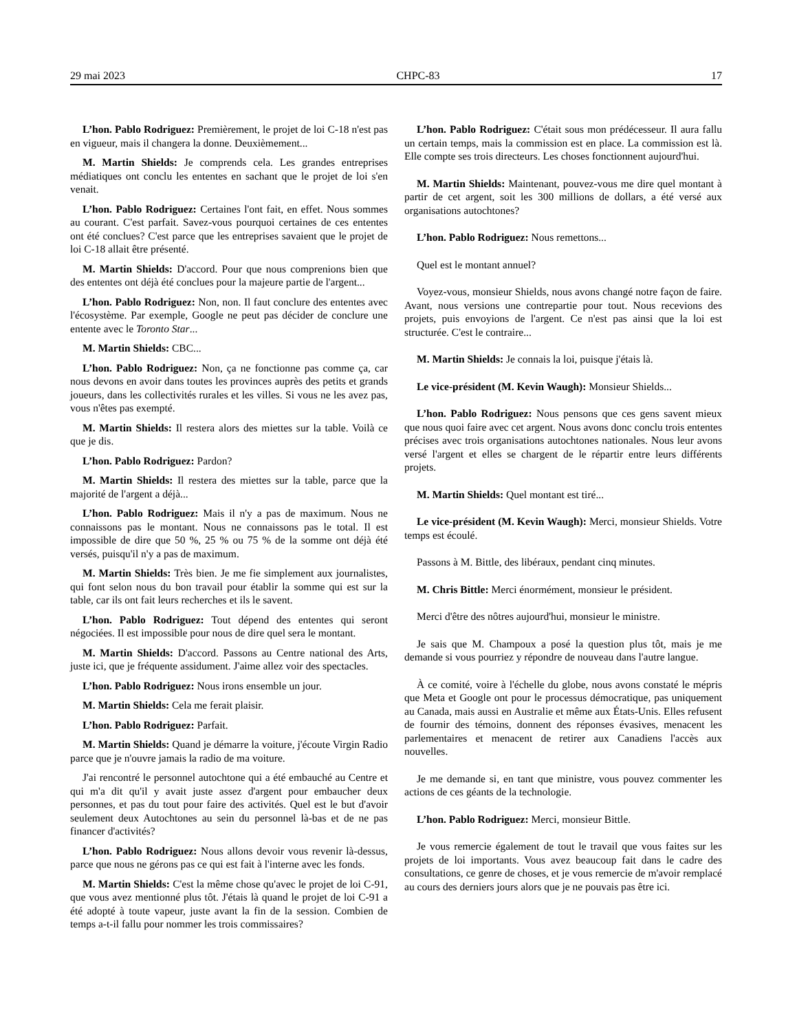29 mai 2023 CHPC-83 17
L’hon. Pablo Rodriguez: Premièrement, le projet de loi C-18 n'est pas en vigueur, mais il changera la donne. Deuxièmement...
M. Martin Shields: Je comprends cela. Les grandes entreprises médiatiques ont conclu les ententes en sachant que le projet de loi s'en venait.
L’hon. Pablo Rodriguez: Certaines l'ont fait, en effet. Nous sommes au courant. C'est parfait. Savez-vous pourquoi certaines de ces ententes ont été conclues? C'est parce que les entreprises savaient que le projet de loi C-18 allait être présenté.
M. Martin Shields: D'accord. Pour que nous comprenions bien que des ententes ont déjà été conclues pour la majeure partie de l'argent...
L’hon. Pablo Rodriguez: Non, non. Il faut conclure des ententes avec l'écosystème. Par exemple, Google ne peut pas décider de conclure une entente avec le Toronto Star...
M. Martin Shields: CBC...
L’hon. Pablo Rodriguez: Non, ça ne fonctionne pas comme ça, car nous devons en avoir dans toutes les provinces auprès des petits et grands joueurs, dans les collectivités rurales et les villes. Si vous ne les avez pas, vous n'êtes pas exempté.
M. Martin Shields: Il restera alors des miettes sur la table. Voilà ce que je dis.
L’hon. Pablo Rodriguez: Pardon?
M. Martin Shields: Il restera des miettes sur la table, parce que la majorité de l'argent a déjà...
L’hon. Pablo Rodriguez: Mais il n'y a pas de maximum. Nous ne connaissons pas le montant. Nous ne connaissons pas le total. Il est impossible de dire que 50 %, 25 % ou 75 % de la somme ont déjà été versés, puisqu'il n'y a pas de maximum.
M. Martin Shields: Très bien. Je me fie simplement aux journalistes, qui font selon nous du bon travail pour établir la somme qui est sur la table, car ils ont fait leurs recherches et ils le savent.
L’hon. Pablo Rodriguez: Tout dépend des ententes qui seront négociées. Il est impossible pour nous de dire quel sera le montant.
M. Martin Shields: D'accord. Passons au Centre national des Arts, juste ici, que je fréquente assidument. J'aime allez voir des spectacles.
L’hon. Pablo Rodriguez: Nous irons ensemble un jour.
M. Martin Shields: Cela me ferait plaisir.
L’hon. Pablo Rodriguez: Parfait.
M. Martin Shields: Quand je démarre la voiture, j'écoute Virgin Radio parce que je n'ouvre jamais la radio de ma voiture.
J'ai rencontré le personnel autochtone qui a été embauché au Centre et qui m'a dit qu'il y avait juste assez d'argent pour embaucher deux personnes, et pas du tout pour faire des activités. Quel est le but d'avoir seulement deux Autochtones au sein du personnel là-bas et de ne pas financer d'activités?
L’hon. Pablo Rodriguez: Nous allons devoir vous revenir là-dessus, parce que nous ne gérons pas ce qui est fait à l'interne avec les fonds.
M. Martin Shields: C'est la même chose qu'avec le projet de loi C-91, que vous avez mentionné plus tôt. J'étais là quand le projet de loi C-91 a été adopté à toute vapeur, juste avant la fin de la session. Combien de temps a-t-il fallu pour nommer les trois commissaires?
L’hon. Pablo Rodriguez: C'était sous mon prédécesseur. Il aura fallu un certain temps, mais la commission est en place. La commission est là. Elle compte ses trois directeurs. Les choses fonctionnent aujourd'hui.
M. Martin Shields: Maintenant, pouvez-vous me dire quel montant à partir de cet argent, soit les 300 millions de dollars, a été versé aux organisations autochtones?
L’hon. Pablo Rodriguez: Nous remettons...
Quel est le montant annuel?
Voyez-vous, monsieur Shields, nous avons changé notre façon de faire. Avant, nous versions une contrepartie pour tout. Nous recevions des projets, puis envoyions de l'argent. Ce n'est pas ainsi que la loi est structurée. C'est le contraire...
M. Martin Shields: Je connais la loi, puisque j'étais là.
Le vice-président (M. Kevin Waugh): Monsieur Shields...
L’hon. Pablo Rodriguez: Nous pensons que ces gens savent mieux que nous quoi faire avec cet argent. Nous avons donc conclu trois ententes précises avec trois organisations autochtones nationales. Nous leur avons versé l'argent et elles se chargent de le répartir entre leurs différents projets.
M. Martin Shields: Quel montant est tiré...
Le vice-président (M. Kevin Waugh): Merci, monsieur Shields. Votre temps est écoulé.
Passons à M. Bittle, des libéraux, pendant cinq minutes.
M. Chris Bittle: Merci énormément, monsieur le président.
Merci d'être des nôtres aujourd'hui, monsieur le ministre.
Je sais que M. Champoux a posé la question plus tôt, mais je me demande si vous pourriez y répondre de nouveau dans l'autre langue.
À ce comité, voire à l'échelle du globe, nous avons constaté le mépris que Meta et Google ont pour le processus démocratique, pas uniquement au Canada, mais aussi en Australie et même aux États-Unis. Elles refusent de fournir des témoins, donnent des réponses évasives, menacent les parlementaires et menacent de retirer aux Canadiens l'accès aux nouvelles.
Je me demande si, en tant que ministre, vous pouvez commenter les actions de ces géants de la technologie.
L’hon. Pablo Rodriguez: Merci, monsieur Bittle.
Je vous remercie également de tout le travail que vous faites sur les projets de loi importants. Vous avez beaucoup fait dans le cadre des consultations, ce genre de choses, et je vous remercie de m'avoir remplacé au cours des derniers jours alors que je ne pouvais pas être ici.